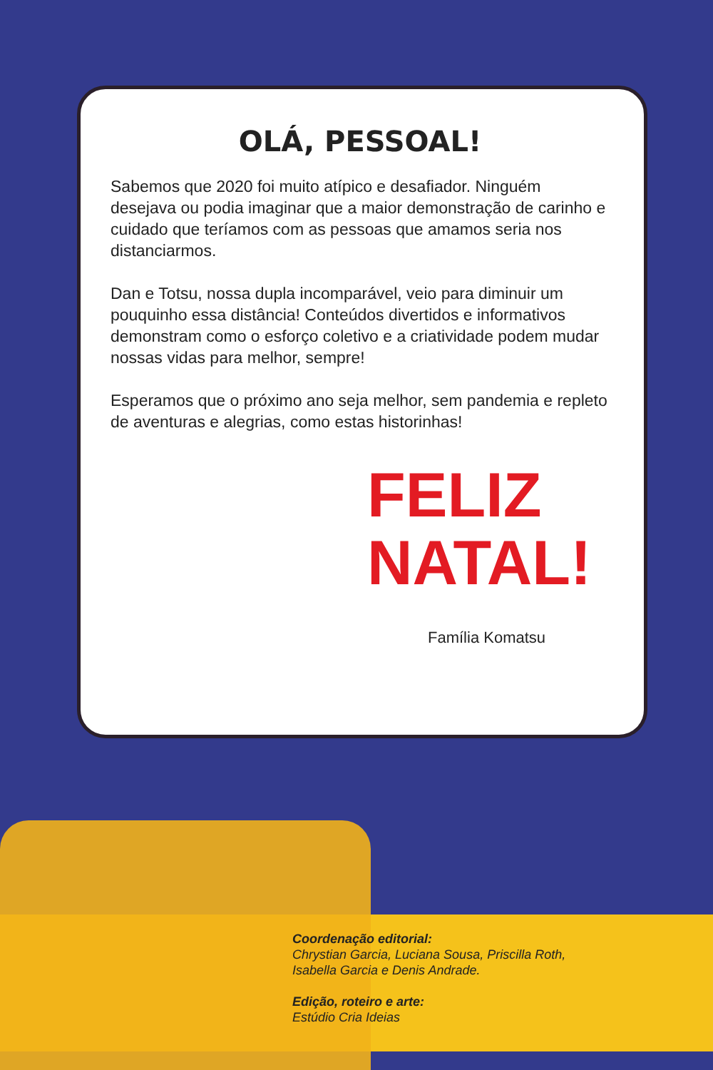OLÁ, PESSOAL!
Sabemos que 2020 foi muito atípico e desafiador. Ninguém desejava ou podia imaginar que a maior demonstração de carinho e cuidado que teríamos com as pessoas que amamos seria nos distanciarmos.
Dan e Totsu, nossa dupla incomparável, veio para diminuir um pouquinho essa distância! Conteúdos divertidos e informativos demonstram como o esforço coletivo e a criatividade podem mudar nossas vidas para melhor, sempre!
Esperamos que o próximo ano seja melhor, sem pandemia e repleto de aventuras e alegrias, como estas historinhas!
FELIZ
NATAL!
Família Komatsu
Coordenação editorial:
Chrystian Garcia, Luciana Sousa, Priscilla Roth,
Isabella Garcia e Denis Andrade.
Edição, roteiro e arte:
Estúdio Cria Ideias